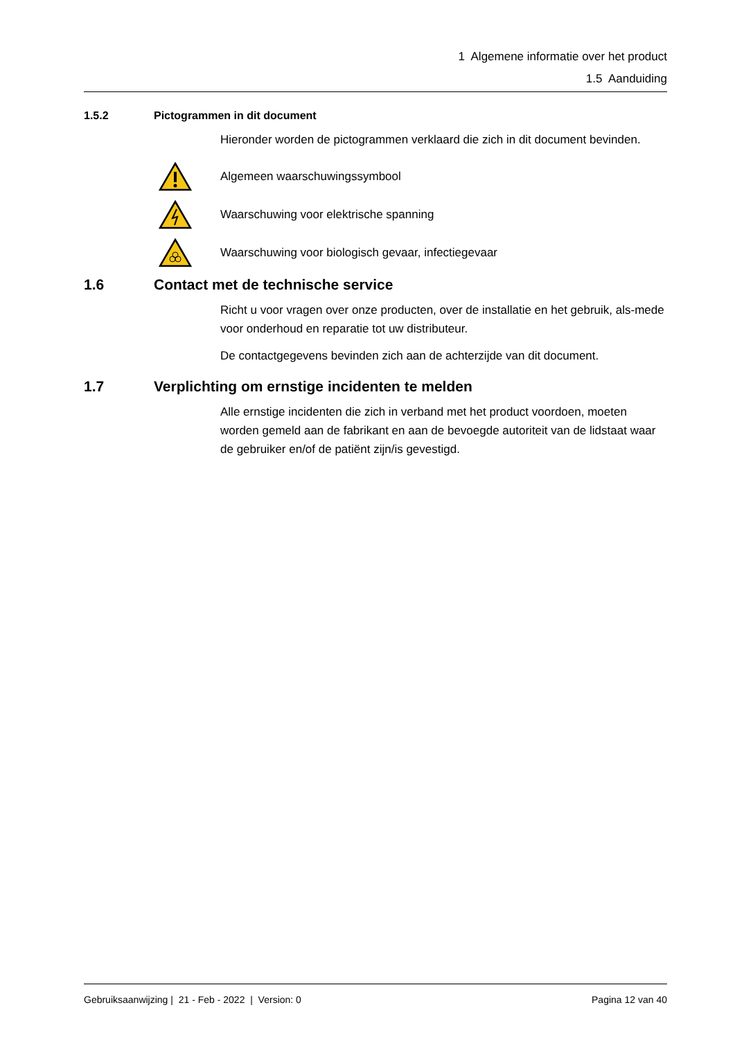1 Algemene informatie over het product
1.5 Aanduiding
1.5.2 Pictogrammen in dit document
Hieronder worden de pictogrammen verklaard die zich in dit document bevinden.
Algemeen waarschuwingssymbool
Waarschuwing voor elektrische spanning
Waarschuwing voor biologisch gevaar, infectiegevaar
1.6 Contact met de technische service
Richt u voor vragen over onze producten, over de installatie en het gebruik, als-mede voor onderhoud en reparatie tot uw distributeur.
De contactgegevens bevinden zich aan de achterzijde van dit document.
1.7 Verplichting om ernstige incidenten te melden
Alle ernstige incidenten die zich in verband met het product voordoen, moeten worden gemeld aan de fabrikant en aan de bevoegde autoriteit van de lidstaat waar de gebruiker en/of de patiënt zijn/is gevestigd.
Gebruiksaanwijzing | 21 - Feb - 2022 | Version: 0 Pagina 12 van 40